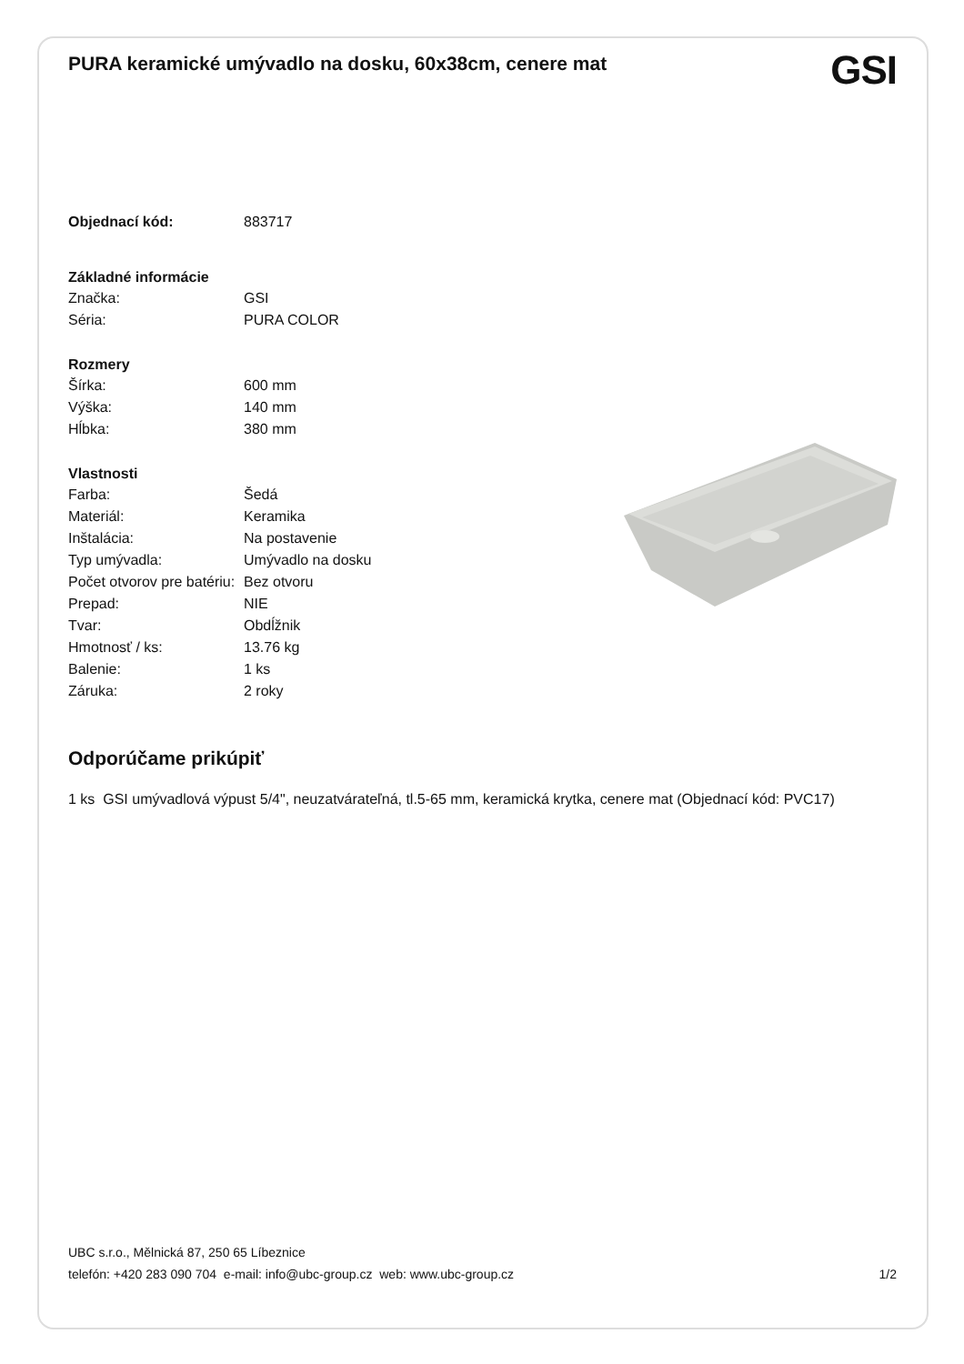PURA keramické umývadlo na dosku, 60x38cm, cenere mat
GSI
| Objednací kód: | 883717 |
| Základné informácie | |
| Značka: | GSI |
| Séria: | PURA COLOR |
| Rozmery | |
| Šírka: | 600 mm |
| Výška: | 140 mm |
| Hĺbka: | 380 mm |
| Vlastnosti | |
| Farba: | Šedá |
| Materiál: | Keramika |
| Inštalácia: | Na postavenie |
| Typ umývadla: | Umývadlo na dosku |
| Počet otvorov pre batériu: | Bez otvoru |
| Prepad: | NIE |
| Tvar: | Obdĺžnik |
| Hmotnosť / ks: | 13.76 kg |
| Balenie: | 1 ks |
| Záruka: | 2 roky |
Odporúčame prikúpiť
1 ks GSI umývadlová výpust 5/4", neuzatvárateľná, tl.5-65 mm, keramická krytka, cenere mat (Objednací kód: PVC17)
UBC s.r.o., Mělnická 87, 250 65 Líbeznice
telefón: +420 283 090 704 e-mail: info@ubc-group.cz web: www.ubc-group.cz 1/2